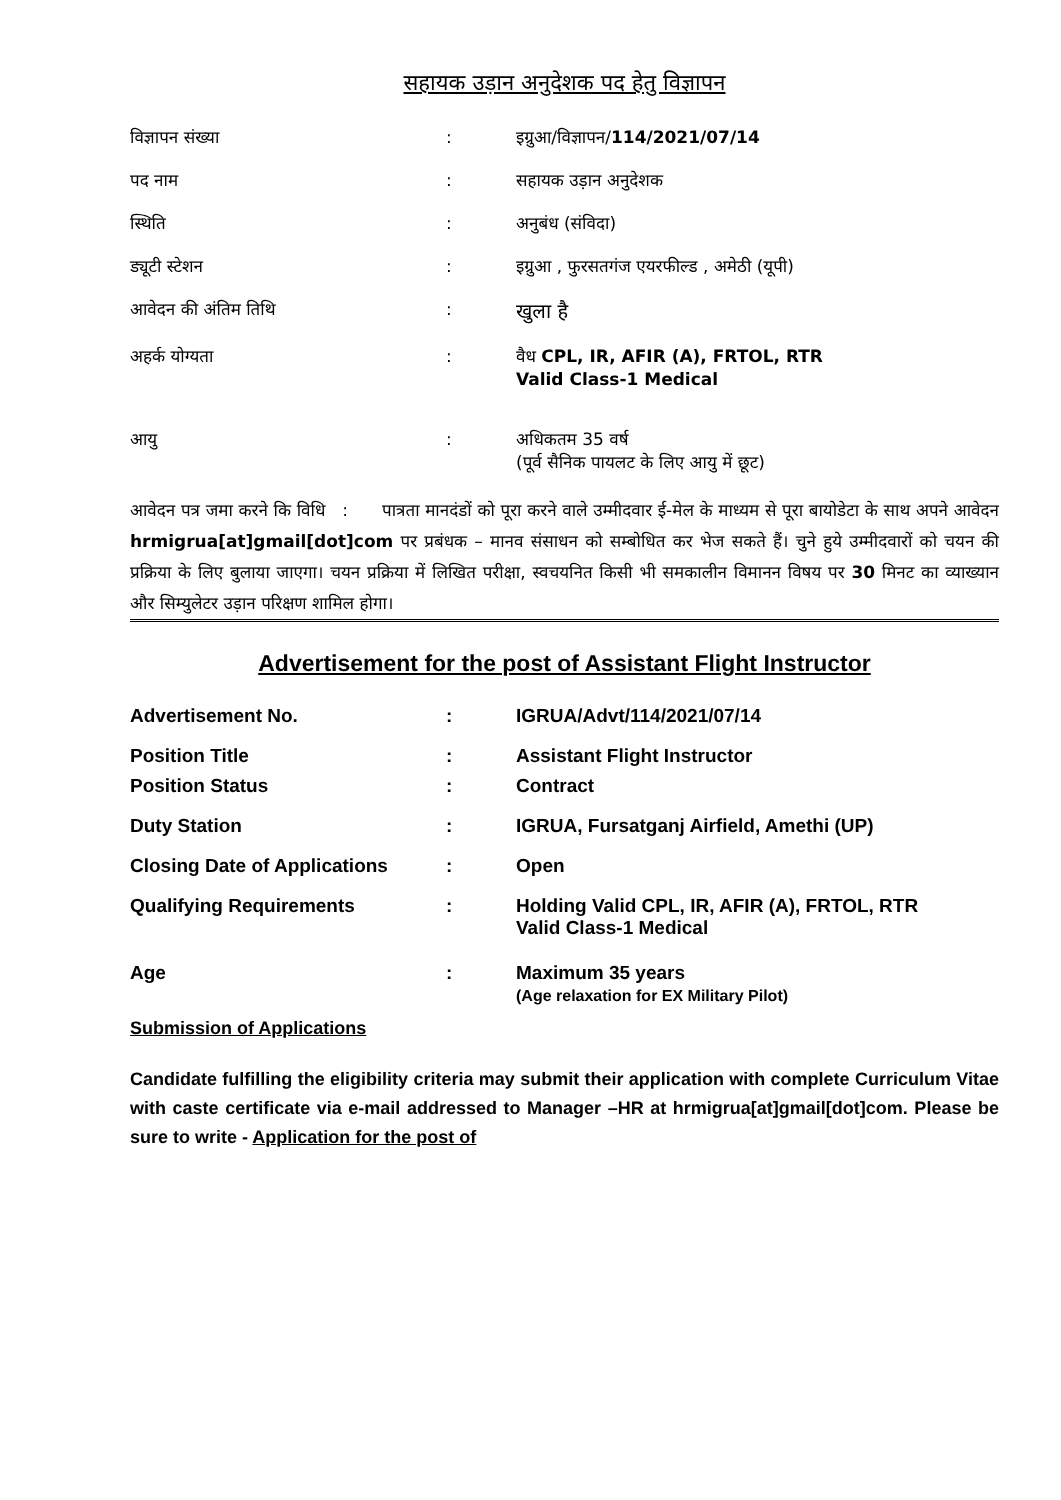सहायक उड़ान अनुदेशक पद हेतु विज्ञापन
| विज्ञापन संख्या | : | इग्रुआ/विज्ञापन/ 114/2021/07/14 |
| पद नाम | : | सहायक उड़ान अनुदेशक |
| स्थिति | : | अनुबंध (संविदा) |
| ड्यूटी स्टेशन | : | इग्रुआ , फुरसतगंज एयरफील्ड , अमेठी (यूपी) |
| आवेदन की अंतिम तिथि | : | खुला है |
| अहर्क योग्यता | : | वैध CPL, IR, AFIR (A), FRTOL, RTR Valid Class-1 Medical |
| आयु | : | अधिकतम 35 वर्ष (पूर्व सैनिक पायलट के लिए आयु में छूट) |
आवेदन पत्र जमा करने कि विधि : पात्रता मानदंडों को पूरा करने वाले उम्मीदवार ई-मेल के माध्यम से पूरा बायोडेटा के साथ अपने आवेदन hrmigrua[at]gmail[dot]com पर प्रबंधक – मानव संसाधन को सम्बोधित कर भेज सकते हैं। चुने हुये उम्मीदवारों को चयन की प्रक्रिया के लिए बुलाया जाएगा। चयन प्रक्रिया में लिखित परीक्षा, स्वचयनित किसी भी समकालीन विमानन विषय पर 30 मिनट का व्याख्यान और सिम्युलेटर उड़ान परिक्षण शामिल होगा।
Advertisement for the post of Assistant Flight Instructor
| Advertisement No. | : | IGRUA/Advt/114/2021/07/14 |
| Position Title | : | Assistant Flight Instructor |
| Position Status | : | Contract |
| Duty Station | : | IGRUA, Fursatganj Airfield, Amethi (UP) |
| Closing Date of Applications | : | Open |
| Qualifying Requirements | : | Holding Valid CPL, IR, AFIR (A), FRTOL, RTR Valid Class-1 Medical |
| Age | : | Maximum 35 years (Age relaxation for EX Military Pilot) |
Submission of Applications
Candidate fulfilling the eligibility criteria may submit their application with complete Curriculum Vitae with caste certificate via e-mail addressed to Manager –HR at hrmigrua[at]gmail[dot]com. Please be sure to write - Application for the post of